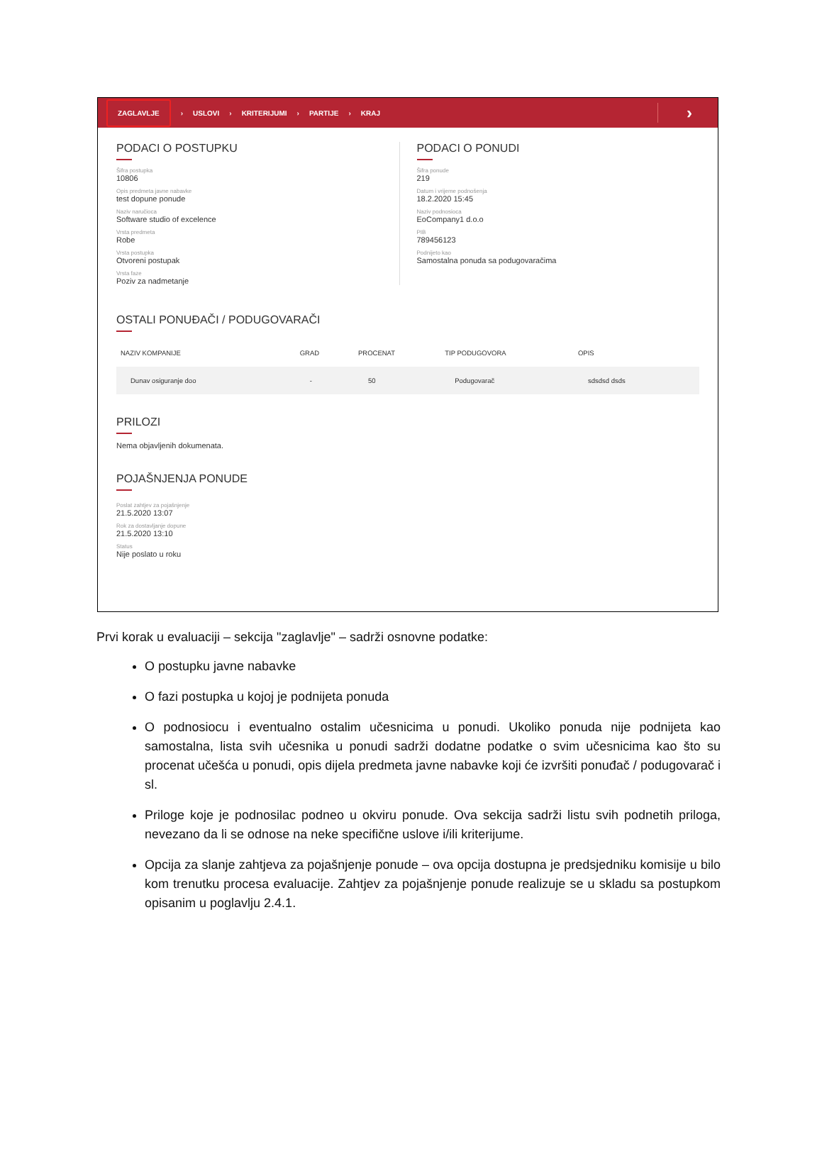ZAGLAVLJE › USLOVI › KRITERIJUMI › PARTIJE › KRAJ ›
PODACI O POSTUPKU
Šifra postupka
10806
Opis predmeta javne nabavke
test dopune ponude
Naziv naručioca
Software studio of excelence
Vrsta predmeta
Robe
Vrsta postupka
Otvoreni postupak
Vrsta faze
Poziv za nadmetanje
PODACI O PONUDI
Šifra ponude
219
Datum i vrijeme podnošenja
18.2.2020 15:45
Naziv podnosioca
EoCompany1 d.o.o
PIB
789456123
Podnijeto kao
Samostalna ponuda sa podugovaračima
OSTALI PONUĐAČI / PODUGOVARAČI
| NAZIV KOMPANIJE | GRAD | PROCENAT | TIP PODUGOVORA | OPIS |
| --- | --- | --- | --- | --- |
| Dunav osiguranje doo | - | 50 | Podugovarač | sdsdsd dsds |
PRILOZI
Nema objavljenih dokumenata.
POJAŠNJENJA PONUDE
Poslat zahtjev za pojašnjenje
21.5.2020 13:07
Rok za dostavljanje dopune
21.5.2020 13:10
Status
Nije poslato u roku
Prvi korak u evaluaciji – sekcija "zaglavlje" – sadrži osnovne podatke:
O postupku javne nabavke
O fazi postupka u kojoj je podnijeta ponuda
O podnosiocu i eventualno ostalim učesnicima u ponudi. Ukoliko ponuda nije podnijeta kao samostalna, lista svih učesnika u ponudi sadrži dodatne podatke o svim učesnicima kao što su procenat učešća u ponudi, opis dijela predmeta javne nabavke koji će izvršiti ponuđač / podugovarač i sl.
Priloge koje je podnosilac podneo u okviru ponude. Ova sekcija sadrži listu svih podnetih priloga, nevezano da li se odnose na neke specifične uslove i/ili kriterijume.
Opcija za slanje zahtjeva za pojašnjenje ponude – ova opcija dostupna je predsjedniku komisije u bilo kom trenutku procesa evaluacije. Zahtjev za pojašnjenje ponude realizuje se u skladu sa postupkom opisanim u poglavlju 2.4.1.